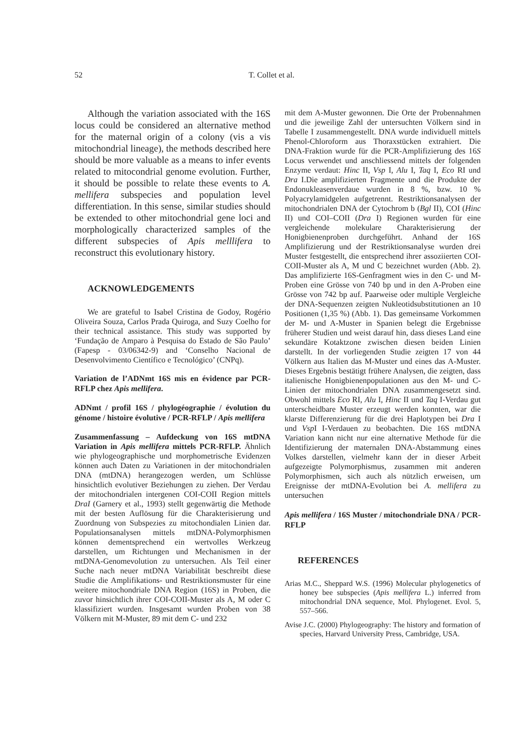52 T. Collet et al.
Although the variation associated with the 16S locus could be considered an alternative method for the maternal origin of a colony (vis a vis mitochondrial lineage), the methods described here should be more valuable as a means to infer events related to mitocondrial genome evolution. Further, it should be possible to relate these events to A. mellifera subspecies and population level differentiation. In this sense, similar studies should be extended to other mitochondrial gene loci and morphologically characterized samples of the different subspecies of Apis melllifera to reconstruct this evolutionary history.
ACKNOWLEDGEMENTS
We are grateful to Isabel Cristina de Godoy, Rogério Oliveira Souza, Carlos Prada Quiroga, and Suzy Coelho for their technical assistance. This study was supported by ‘Fundação de Amparo à Pesquisa do Estado de São Paulo’ (Fapesp - 03/06342-9) and ‘Conselho Nacional de Desenvolvimento Científico e Tecnológico’ (CNPq).
Variation de l’ADNmt 16S mis en évidence par PCR-RFLP chez Apis mellifera.
ADNmt / profil 16S / phylogéographie / évolution du génome / histoire évolutive / PCR-RFLP / Apis mellifera
Zusammenfassung – Aufdeckung von 16S mtDNA Variation in Apis mellifera mittels PCR-RFLP. Ähnlich wie phylogeographische und morphometrische Evidenzen können auch Daten zu Variationen in der mitochondrialen DNA (mtDNA) herangezogen werden, um Schlüsse hinsichtlich evolutiver Beziehungen zu ziehen. Der Verdau der mitochondrialen intergenen COI-COII Region mittels DraI (Garnery et al., 1993) stellt gegenwärtig die Methode mit der besten Auflösung für die Charakterisierung und Zuordnung von Subspezies zu mitochondialen Linien dar. Populationsanalysen mittels mtDNA-Polymorphismen können dementsprechend ein wertvolles Werkzeug darstellen, um Richtungen und Mechanismen in der mtDNA-Genomevolution zu untersuchen. Als Teil einer Suche nach neuer mtDNA Variabilität beschreibt diese Studie die Amplifikations- und Restriktionsmuster für eine weitere mitochondriale DNA Region (16S) in Proben, die zuvor hinsichtlich ihrer COI-COII-Muster als A, M oder C klassifiziert wurden. Insgesamt wurden Proben von 38 Völkern mit M-Muster, 89 mit dem C- und 232
mit dem A-Muster gewonnen. Die Orte der Probennahmen und die jeweilige Zahl der untersuchten Völkern sind in Tabelle I zusammengestellt. DNA wurde individuell mittels Phenol-Chloroform aus Thoraxstücken extrahiert. Die DNA-Fraktion wurde für die PCR-Amplifizierung des 16S Locus verwendet und anschliessend mittels der folgenden Enzyme verdaut: Hinc II, Vsp I, Alu I, Taq I, Eco RI und Dra I.Die amplifizierten Fragmente und die Produkte der Endonukleasenverdaue wurden in 8 %, bzw. 10 % Polyacrylamidgelen aufgetrennt. Restriktionsanalysen der mitochondrialen DNA der Cytochrom b (Bgl II), COI (Hinc II) und COI–COII (Dra I) Regionen wurden für eine vergleichende molekulare Charakterisierung der Honigbienenproben durchgeführt. Anhand der 16S Amplifizierung und der Restriktionsanalyse wurden drei Muster festgestellt, die entsprechend ihrer assoziierten COI-COII-Muster als A, M und C bezeichnet wurden (Abb. 2). Das amplifizierte 16S-Genfragment wies in den C- und M-Proben eine Grösse von 740 bp und in den A-Proben eine Grösse von 742 bp auf. Paarweise oder multiple Vergleiche der DNA-Sequenzen zeigten Nukleotidsubstitutionen an 10 Positionen (1,35 %) (Abb. 1). Das gemeinsame Vorkommen der M- und A-Muster in Spanien belegt die Ergebnisse früherer Studien und weist darauf hin, dass dieses Land eine sekundäre Kotaktzone zwischen diesen beiden Linien darstellt. In der vorliegenden Studie zeigten 17 von 44 Völkern aus Italien das M-Muster und eines das A-Muster. Dieses Ergebnis bestätigt frühere Analysen, die zeigten, dass italienische Honigbienenpopulationen aus den M- und C-Linien der mitochondrialen DNA zusammengesetzt sind. Obwohl mittels Eco RI, Alu I, Hinc II und Taq I-Verdau gut unterscheidbare Muster erzeugt werden konnten, war die klarste Differenzierung für die drei Haplotypen bei Dra I und Vsp I I-Verdauen zu beobachten. Die 16S mtDNA Variation kann nicht nur eine alternative Methode für die Identifizierung der maternalen DNA-Abstammung eines Volkes darstellen, vielmehr kann der in dieser Arbeit aufgezeigte Polymorphismus, zusammen mit anderen Polymorphismen, sich auch als nützlich erweisen, um Ereignisse der mtDNA-Evolution bei A. mellifera zu untersuchen
Apis mellifera / 16S Muster / mitochondriale DNA / PCR-RFLP
REFERENCES
Arias M.C., Sheppard W.S. (1996) Molecular phylogenetics of honey bee subspecies (Apis mellifera L.) inferred from mitochondrial DNA sequence, Mol. Phylogenet. Evol. 5, 557–566.
Avise J.C. (2000) Phylogeography: The history and formation of species, Harvard University Press, Cambridge, USA.